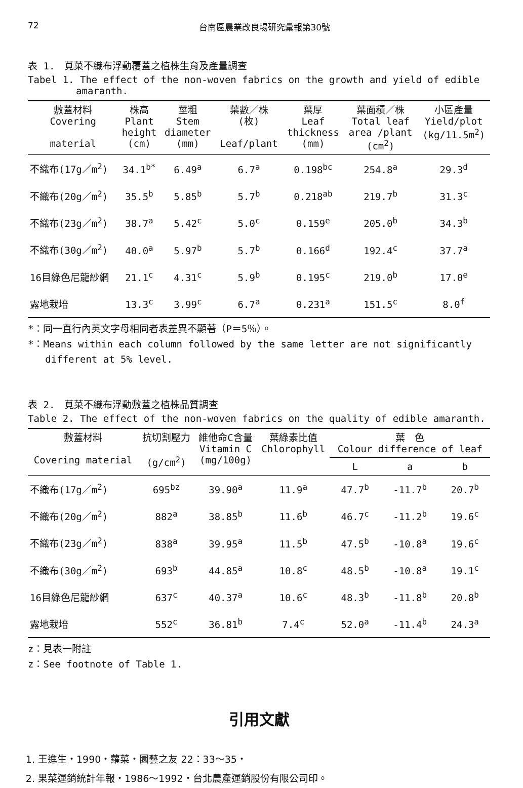72 台南區農業改良場研究彙報第30號
表 1.　莧菜不織布浮動覆蓋之植株生育及產量調查
Tabel 1. The effect of the non-woven fabrics on the growth and yield of edible
amaranth.
| 敷蓋材料 Covering material | 株高 Plant height (cm) | 莖粗 Stem diameter (mm) | 葉數／株 (枚) Leaf/plant | 葉厚 Leaf thickness (mm) | 葉面積／株 Total leaf area /plant (cm<sup>2</sup>) | 小區產量 Yield/plot (kg/11.5m<sup>2</sup>) |
| --- | --- | --- | --- | --- | --- | --- |
| 不織布(17g／m<sup>2</sup>) | 34.1<sup>b*</sup> | 6.49<sup>a</sup> | 6.7<sup>a</sup> | 0.198<sup>bc</sup> | 254.8<sup>a</sup> | 29.3<sup>d</sup> |
| 不織布(20g／m<sup>2</sup>) | 35.5<sup>b</sup> | 5.85<sup>b</sup> | 5.7<sup>b</sup> | 0.218<sup>ab</sup> | 219.7<sup>b</sup> | 31.3<sup>c</sup> |
| 不織布(23g／m<sup>2</sup>) | 38.7<sup>a</sup> | 5.42<sup>c</sup> | 5.0<sup>c</sup> | 0.159<sup>e</sup> | 205.0<sup>b</sup> | 34.3<sup>b</sup> |
| 不織布(30g／m<sup>2</sup>) | 40.0<sup>a</sup> | 5.97<sup>b</sup> | 5.7<sup>b</sup> | 0.166<sup>d</sup> | 192.4<sup>c</sup> | 37.7<sup>a</sup> |
| 16目綠色尼龍紗網 | 21.1<sup>c</sup> | 4.31<sup>c</sup> | 5.9<sup>b</sup> | 0.195<sup>c</sup> | 219.0<sup>b</sup> | 17.0<sup>e</sup> |
| 露地栽培 | 13.3<sup>c</sup> | 3.99<sup>c</sup> | 6.7<sup>a</sup> | 0.231<sup>a</sup> | 151.5<sup>c</sup> | 8.0<sup>f</sup> |
*：同一直行內英文字母相同者表差異不顯著（P＝5％）。
*：Means within each column followed by the same letter are not significantly
different at 5% level.
表 2.　莧菜不織布浮動敷蓋之植株品質調查
Table 2. The effect of the non-woven fabrics on the quality of edible amaranth.
| 敷蓋材料 Covering material | 抗切割壓力 (g/cm<sup>2</sup>) | 維他命C含量 Vitamin C (mg/100g) | 葉綠素比值 Chlorophyll | 葉 色 Colour difference of leaf | | |
| --- | --- | --- | --- | --- | --- | --- |
| | | | | L | a | b |
| 不織布(17g／m<sup>2</sup>) | 695<sup>bz</sup> | 39.90<sup>a</sup> | 11.9<sup>a</sup> | 47.7<sup>b</sup> | -11.7<sup>b</sup> | 20.7<sup>b</sup> |
| 不織布(20g／m<sup>2</sup>) | 882<sup>a</sup> | 38.85<sup>b</sup> | 11.6<sup>b</sup> | 46.7<sup>c</sup> | -11.2<sup>b</sup> | 19.6<sup>c</sup> |
| 不織布(23g／m<sup>2</sup>) | 838<sup>a</sup> | 39.95<sup>a</sup> | 11.5<sup>b</sup> | 47.5<sup>b</sup> | -10.8<sup>a</sup> | 19.6<sup>c</sup> |
| 不織布(30g／m<sup>2</sup>) | 693<sup>b</sup> | 44.85<sup>a</sup> | 10.8<sup>c</sup> | 48.5<sup>b</sup> | -10.8<sup>a</sup> | 19.1<sup>c</sup> |
| 16目綠色尼龍紗網 | 637<sup>c</sup> | 40.37<sup>a</sup> | 10.6<sup>c</sup> | 48.3<sup>b</sup> | -11.8<sup>b</sup> | 20.8<sup>b</sup> |
| 露地栽培 | 552<sup>c</sup> | 36.81<sup>b</sup> | 7.4<sup>c</sup> | 52.0<sup>a</sup> | -11.4<sup>b</sup> | 24.3<sup>a</sup> |
z：見表一附註
z：See footnote of Table 1.
引用文獻
1. 王進生・1990・蘿菜・園藝之友 22：33～35・
2. 果菜運銷統計年報・1986～1992・台北農產運銷股份有限公司印。